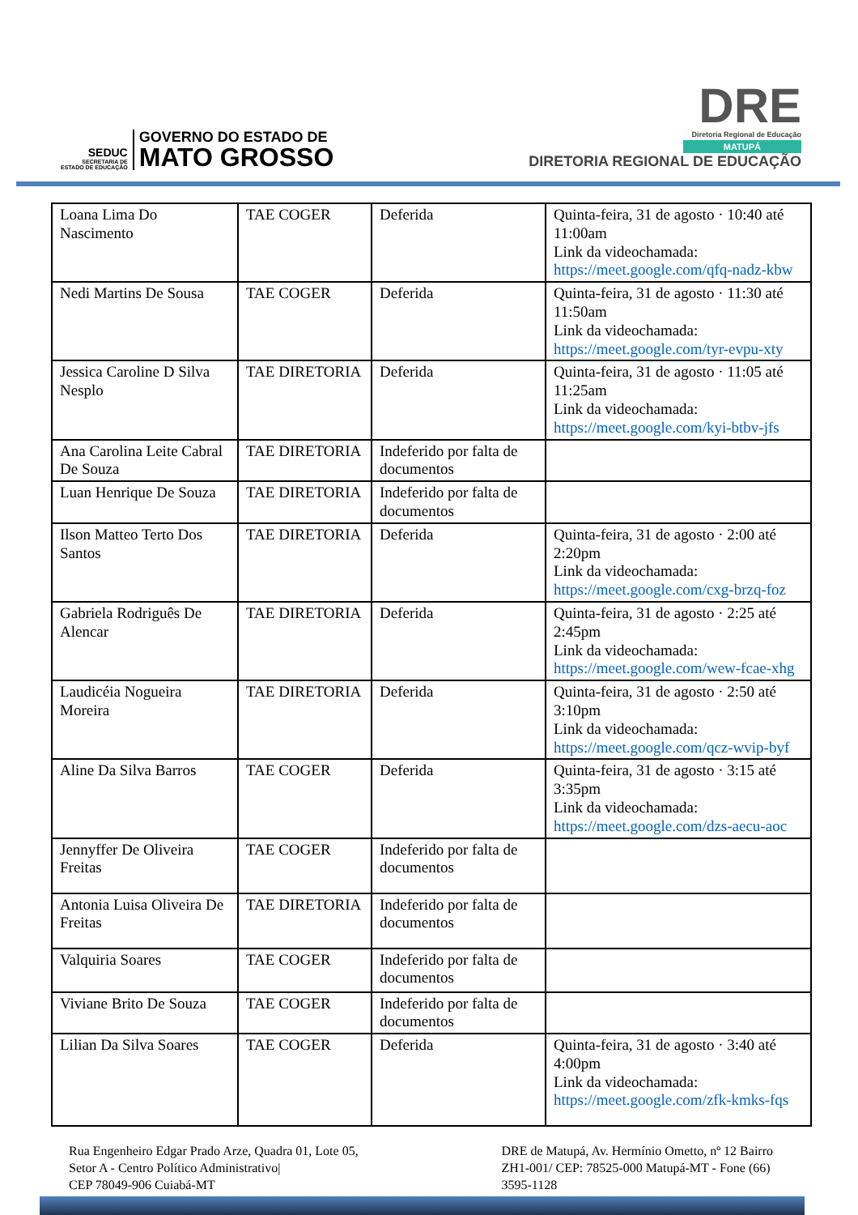SEDUC
SECRETARIA DE
ESTADO DE EDUCAÇÃO
GOVERNO DO ESTADO DE
MATO GROSSO
DRE
Diretoria Regional de Educação
MATUPÁ
DIRETORIA REGIONAL DE EDUCAÇÃO
| Loana Lima Do Nascimento | TAE COGER | Deferida | Quinta-feira, 31 de agosto · 10:40 até 11:00am Link da videochamada: https://meet.google.com/qfq-nadz-kbw |
| Nedi Martins De Sousa | TAE COGER | Deferida | Quinta-feira, 31 de agosto · 11:30 até 11:50am Link da videochamada: https://meet.google.com/tyr-evpu-xty |
| Jessica Caroline D Silva Nesplo | TAE DIRETORIA | Deferida | Quinta-feira, 31 de agosto · 11:05 até 11:25am Link da videochamada: https://meet.google.com/kyi-btbv-jfs |
| Ana Carolina Leite Cabral De Souza | TAE DIRETORIA | Indeferido por falta de documentos | |
| Luan Henrique De Souza | TAE DIRETORIA | Indeferido por falta de documentos | |
| Ilson Matteo Terto Dos Santos | TAE DIRETORIA | Deferida | Quinta-feira, 31 de agosto · 2:00 até 2:20pm Link da videochamada: https://meet.google.com/cxg-brzq-foz |
| Gabriela Rodriguês De Alencar | TAE DIRETORIA | Deferida | Quinta-feira, 31 de agosto · 2:25 até 2:45pm Link da videochamada: https://meet.google.com/wew-fcae-xhg |
| Laudicéia Nogueira Moreira | TAE DIRETORIA | Deferida | Quinta-feira, 31 de agosto · 2:50 até 3:10pm Link da videochamada: https://meet.google.com/qcz-wvip-byf |
| Aline Da Silva Barros | TAE COGER | Deferida | Quinta-feira, 31 de agosto · 3:15 até 3:35pm Link da videochamada: https://meet.google.com/dzs-aecu-aoc |
| Jennyffer De Oliveira Freitas | TAE COGER | Indeferido por falta de documentos | |
| Antonia Luisa Oliveira De Freitas | TAE DIRETORIA | Indeferido por falta de documentos | |
| Valquiria Soares | TAE COGER | Indeferido por falta de documentos | |
| Viviane Brito De Souza | TAE COGER | Indeferido por falta de documentos | |
| Lilian Da Silva Soares | TAE COGER | Deferida | Quinta-feira, 31 de agosto · 3:40 até 4:00pm Link da videochamada: https://meet.google.com/zfk-kmks-fqs |
Rua Engenheiro Edgar Prado Arze, Quadra 01, Lote 05,
Setor A - Centro Político Administrativo|
CEP 78049-906 Cuiabá-MT
DRE de Matupá, Av. Hermínio Ometto, nº 12 Bairro
ZH1-001/ CEP: 78525-000 Matupá-MT - Fone (66)
3595-1128